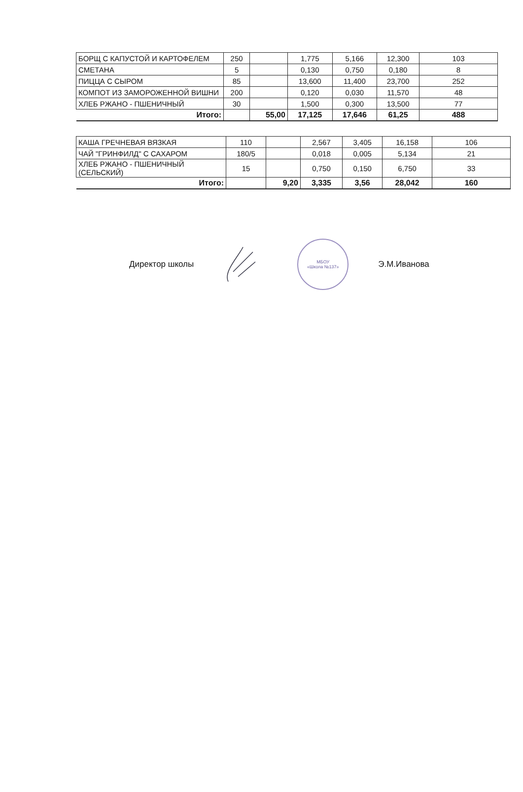| БОРЩ С КАПУСТОЙ И КАРТОФЕЛЕМ | 250 | | 1,775 | 5,166 | 12,300 | 103 |
| СМЕТАНА | 5 | | 0,130 | 0,750 | 0,180 | 8 |
| ПИЦЦА С СЫРОМ | 85 | | 13,600 | 11,400 | 23,700 | 252 |
| КОМПОТ ИЗ ЗАМОРОЖЕННОЙ ВИШНИ | 200 | | 0,120 | 0,030 | 11,570 | 48 |
| ХЛЕБ РЖАНО - ПШЕНИЧНЫЙ | 30 | | 1,500 | 0,300 | 13,500 | 77 |
| Итого: | | 55,00 | 17,125 | 17,646 | 61,25 | 488 |
| КАША ГРЕЧНЕВАЯ ВЯЗКАЯ | 110 | | 2,567 | 3,405 | 16,158 | 106 |
| ЧАЙ "ГРИНФИЛД" С САХАРОМ | 180/5 | | 0,018 | 0,005 | 5,134 | 21 |
| ХЛЕБ РЖАНО - ПШЕНИЧНЫЙ (СЕЛЬСКИЙ) | 15 | | 0,750 | 0,150 | 6,750 | 33 |
| Итого: | | 9,20 | 3,335 | 3,56 | 28,042 | 160 |
Директор школы
МБОУ
«Школа №137»
Э.М.Иванова